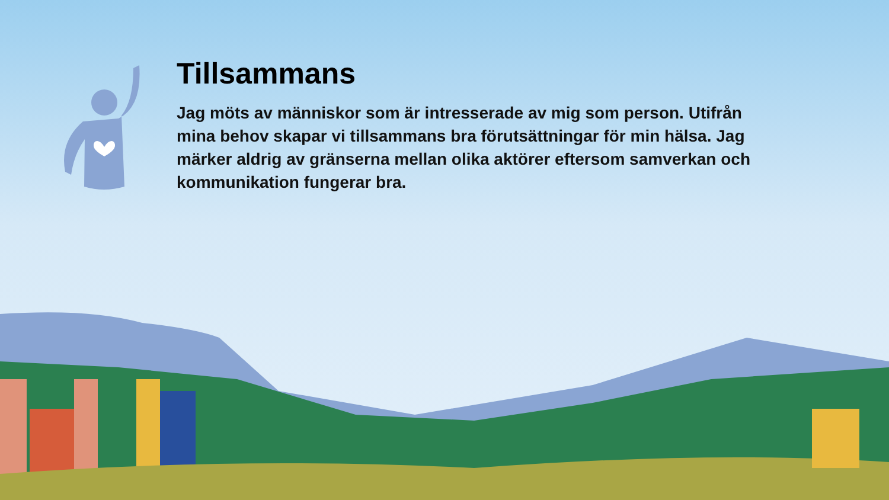Tillsammans
Jag möts av människor som är intresserade av mig som person. Utifrån mina behov skapar vi tillsammans bra förutsättningar för min hälsa. Jag märker aldrig av gränserna mellan olika aktörer eftersom samverkan och kommunikation fungerar bra.